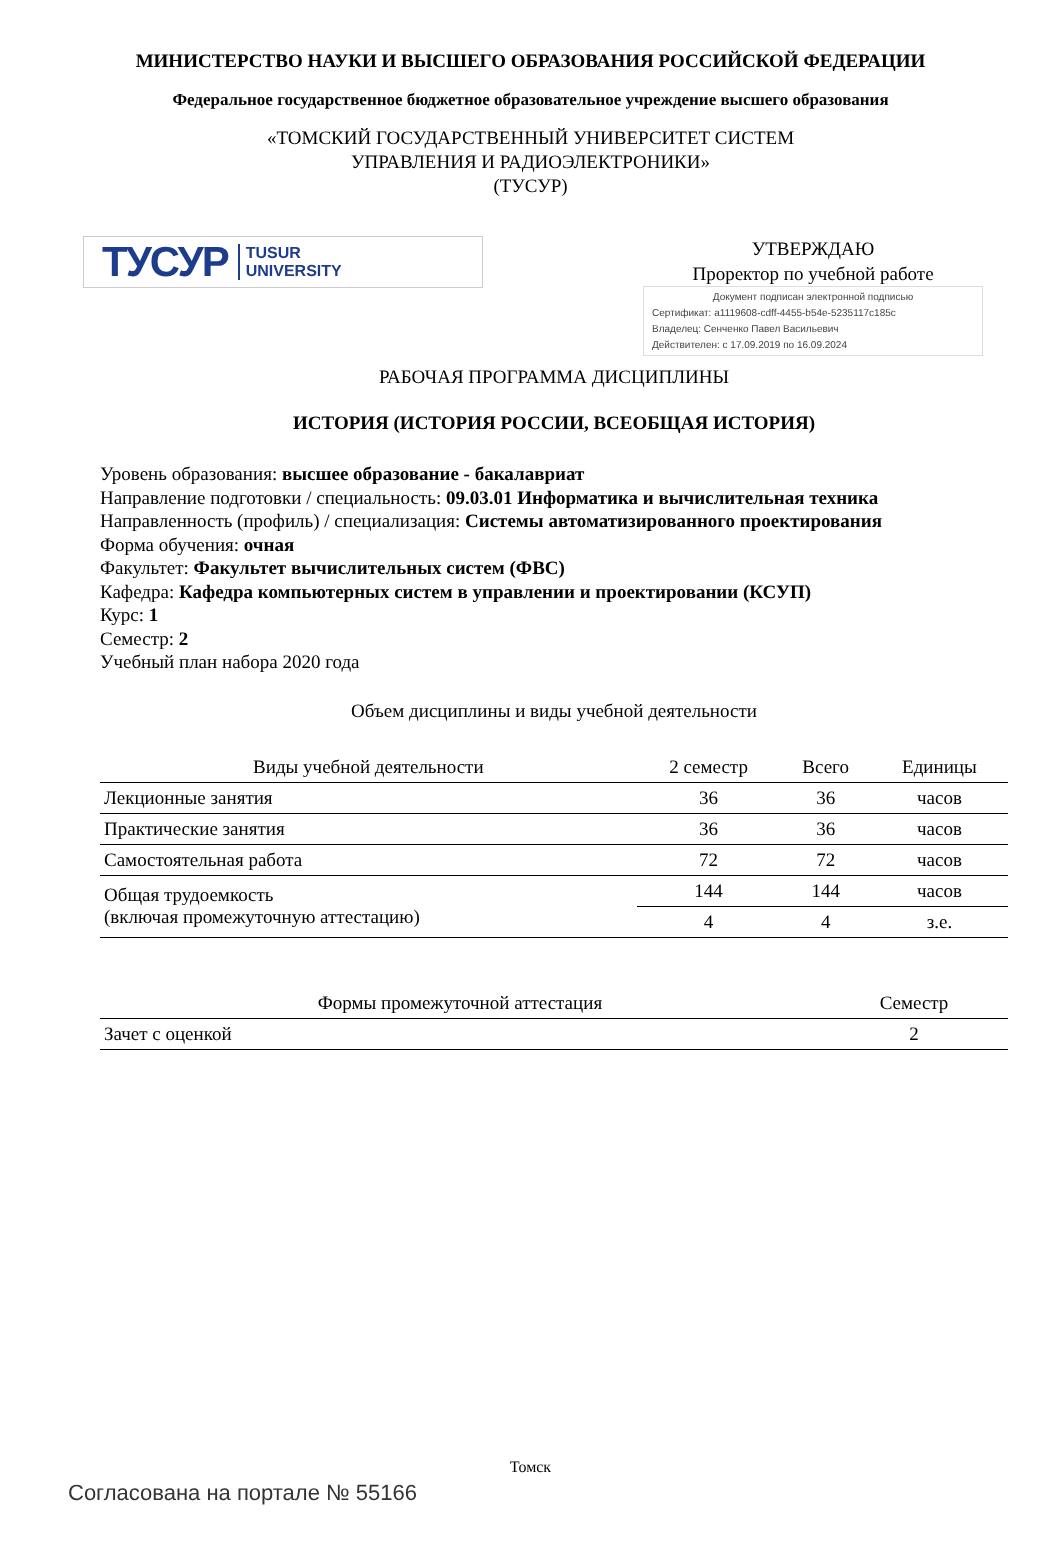МИНИСТЕРСТВО НАУКИ И ВЫСШЕГО ОБРАЗОВАНИЯ РОССИЙСКОЙ ФЕДЕРАЦИИ
Федеральное государственное бюджетное образовательное учреждение высшего образования
«ТОМСКИЙ ГОСУДАРСТВЕННЫЙ УНИВЕРСИТЕТ СИСТЕМ
УПРАВЛЕНИЯ И РАДИОЭЛЕКТРОНИКИ»
(ТУСУР)
ТУСУР TUSUR
UNIVERSITY
УТВЕРЖДАЮ
Проректор по учебной работе
Документ подписан электронной подписью
Сертификат: a1119608-cdff-4455-b54e-5235117c185c
Владелец: Сенченко Павел Васильевич
Действителен: с 17.09.2019 по 16.09.2024
РАБОЧАЯ ПРОГРАММА ДИСЦИПЛИНЫ
ИСТОРИЯ (ИСТОРИЯ РОССИИ, ВСЕОБЩАЯ ИСТОРИЯ)
Уровень образования: высшее образование - бакалавриат
Направление подготовки / специальность: 09.03.01 Информатика и вычислительная техника
Направленность (профиль) / специализация: Системы автоматизированного проектирования
Форма обучения: очная
Факультет: Факультет вычислительных систем (ФВС)
Кафедра: Кафедра компьютерных систем в управлении и проектировании (КСУП)
Курс: 1
Семестр: 2
Учебный план набора 2020 года
Объем дисциплины и виды учебной деятельности
| Виды учебной деятельности | 2 семестр | Всего | Единицы |
| --- | --- | --- | --- |
| Лекционные занятия | 36 | 36 | часов |
| Практические занятия | 36 | 36 | часов |
| Самостоятельная работа | 72 | 72 | часов |
| Общая трудоемкость (включая промежуточную аттестацию) | 144 | 144 | часов |
| | 4 | 4 | з.е. |
| Формы промежуточной аттестация | Семестр |
| --- | --- |
| Зачет с оценкой | 2 |
Томск
Согласована на портале № 55166